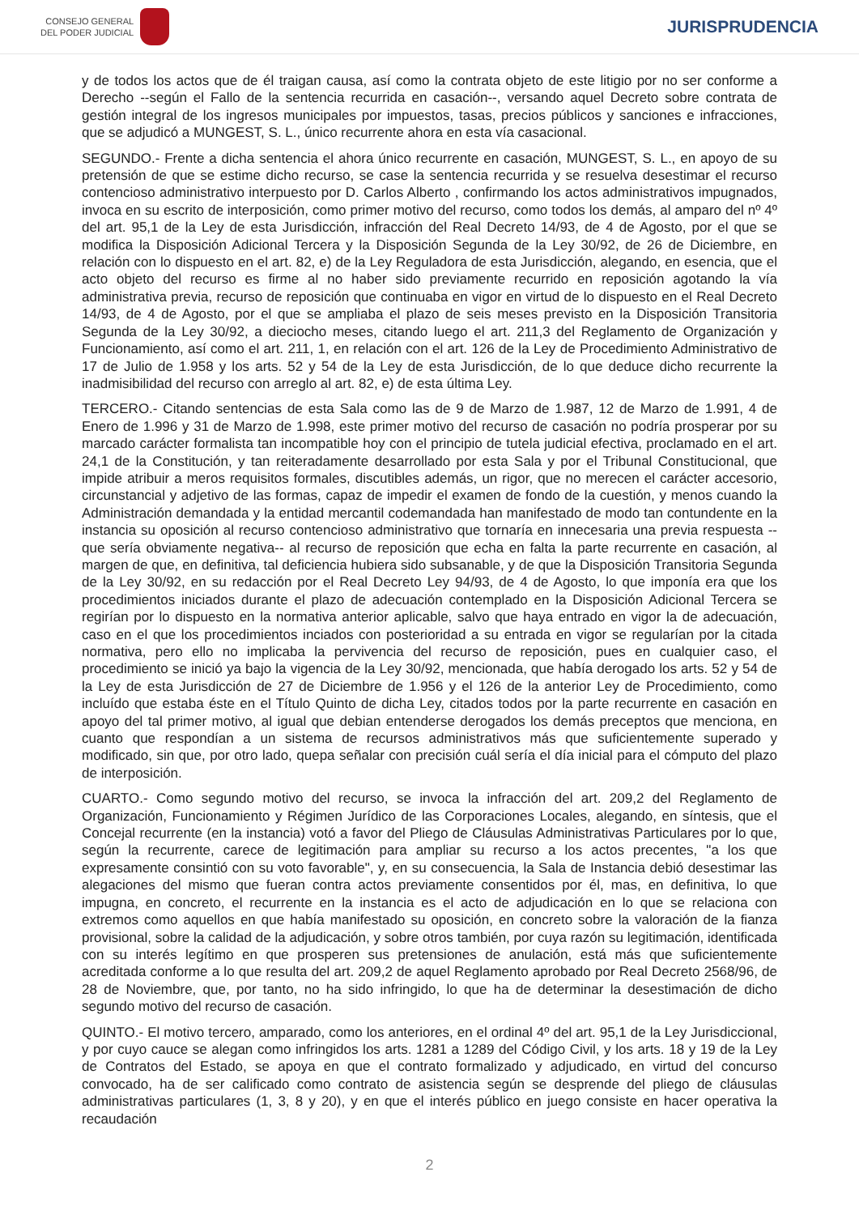CONSEJO GENERAL
DEL PODER JUDICIAL
JURISPRUDENCIA
y de todos los actos que de él traigan causa, así como la contrata objeto de este litigio por no ser conforme a Derecho --según el Fallo de la sentencia recurrida en casación--, versando aquel Decreto sobre contrata de gestión integral de los ingresos municipales por impuestos, tasas, precios públicos y sanciones e infracciones, que se adjudicó a MUNGEST, S. L., único recurrente ahora en esta vía casacional.
SEGUNDO.- Frente a dicha sentencia el ahora único recurrente en casación, MUNGEST, S. L., en apoyo de su pretensión de que se estime dicho recurso, se case la sentencia recurrida y se resuelva desestimar el recurso contencioso administrativo interpuesto por D. Carlos Alberto , confirmando los actos administrativos impugnados, invoca en su escrito de interposición, como primer motivo del recurso, como todos los demás, al amparo del nº 4º del art. 95,1 de la Ley de esta Jurisdicción, infracción del Real Decreto 14/93, de 4 de Agosto, por el que se modifica la Disposición Adicional Tercera y la Disposición Segunda de la Ley 30/92, de 26 de Diciembre, en relación con lo dispuesto en el art. 82, e) de la Ley Reguladora de esta Jurisdicción, alegando, en esencia, que el acto objeto del recurso es firme al no haber sido previamente recurrido en reposición agotando la vía administrativa previa, recurso de reposición que continuaba en vigor en virtud de lo dispuesto en el Real Decreto 14/93, de 4 de Agosto, por el que se ampliaba el plazo de seis meses previsto en la Disposición Transitoria Segunda de la Ley 30/92, a dieciocho meses, citando luego el art. 211,3 del Reglamento de Organización y Funcionamiento, así como el art. 211, 1, en relación con el art. 126 de la Ley de Procedimiento Administrativo de 17 de Julio de 1.958 y los arts. 52 y 54 de la Ley de esta Jurisdicción, de lo que deduce dicho recurrente la inadmisibilidad del recurso con arreglo al art. 82, e) de esta última Ley.
TERCERO.- Citando sentencias de esta Sala como las de 9 de Marzo de 1.987, 12 de Marzo de 1.991, 4 de Enero de 1.996 y 31 de Marzo de 1.998, este primer motivo del recurso de casación no podría prosperar por su marcado carácter formalista tan incompatible hoy con el principio de tutela judicial efectiva, proclamado en el art. 24,1 de la Constitución, y tan reiteradamente desarrollado por esta Sala y por el Tribunal Constitucional, que impide atribuir a meros requisitos formales, discutibles además, un rigor, que no merecen el carácter accesorio, circunstancial y adjetivo de las formas, capaz de impedir el examen de fondo de la cuestión, y menos cuando la Administración demandada y la entidad mercantil codemandada han manifestado de modo tan contundente en la instancia su oposición al recurso contencioso administrativo que tornaría en innecesaria una previa respuesta --que sería obviamente negativa-- al recurso de reposición que echa en falta la parte recurrente en casación, al margen de que, en definitiva, tal deficiencia hubiera sido subsanable, y de que la Disposición Transitoria Segunda de la Ley 30/92, en su redacción por el Real Decreto Ley 94/93, de 4 de Agosto, lo que imponía era que los procedimientos iniciados durante el plazo de adecuación contemplado en la Disposición Adicional Tercera se regirían por lo dispuesto en la normativa anterior aplicable, salvo que haya entrado en vigor la de adecuación, caso en el que los procedimientos inciados con posterioridad a su entrada en vigor se regularían por la citada normativa, pero ello no implicaba la pervivencia del recurso de reposición, pues en cualquier caso, el procedimiento se inició ya bajo la vigencia de la Ley 30/92, mencionada, que había derogado los arts. 52 y 54 de la Ley de esta Jurisdicción de 27 de Diciembre de 1.956 y el 126 de la anterior Ley de Procedimiento, como incluído que estaba éste en el Título Quinto de dicha Ley, citados todos por la parte recurrente en casación en apoyo del tal primer motivo, al igual que debian entenderse derogados los demás preceptos que menciona, en cuanto que respondían a un sistema de recursos administrativos más que suficientemente superado y modificado, sin que, por otro lado, quepa señalar con precisión cuál sería el día inicial para el cómputo del plazo de interposición.
CUARTO.- Como segundo motivo del recurso, se invoca la infracción del art. 209,2 del Reglamento de Organización, Funcionamiento y Régimen Jurídico de las Corporaciones Locales, alegando, en síntesis, que el Concejal recurrente (en la instancia) votó a favor del Pliego de Cláusulas Administrativas Particulares por lo que, según la recurrente, carece de legitimación para ampliar su recurso a los actos precentes, "a los que expresamente consintió con su voto favorable", y, en su consecuencia, la Sala de Instancia debió desestimar las alegaciones del mismo que fueran contra actos previamente consentidos por él, mas, en definitiva, lo que impugna, en concreto, el recurrente en la instancia es el acto de adjudicación en lo que se relaciona con extremos como aquellos en que había manifestado su oposición, en concreto sobre la valoración de la fianza provisional, sobre la calidad de la adjudicación, y sobre otros también, por cuya razón su legitimación, identificada con su interés legítimo en que prosperen sus pretensiones de anulación, está más que suficientemente acreditada conforme a lo que resulta del art. 209,2 de aquel Reglamento aprobado por Real Decreto 2568/96, de 28 de Noviembre, que, por tanto, no ha sido infringido, lo que ha de determinar la desestimación de dicho segundo motivo del recurso de casación.
QUINTO.- El motivo tercero, amparado, como los anteriores, en el ordinal 4º del art. 95,1 de la Ley Jurisdiccional, y por cuyo cauce se alegan como infringidos los arts. 1281 a 1289 del Código Civil, y los arts. 18 y 19 de la Ley de Contratos del Estado, se apoya en que el contrato formalizado y adjudicado, en virtud del concurso convocado, ha de ser calificado como contrato de asistencia según se desprende del pliego de cláusulas administrativas particulares (1, 3, 8 y 20), y en que el interés público en juego consiste en hacer operativa la recaudación
2